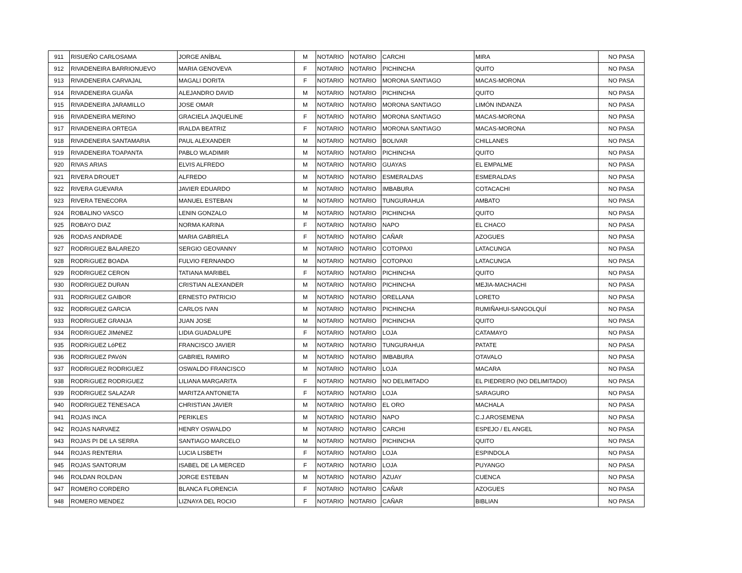| 911 | RISUEÑO CARLOSAMA | JORGE ANÍBAL | M | NOTARIO | NOTARIO | CARCHI | MIRA | NO PASA |
| 912 | RIVADENEIRA BARRIONUEVO | MARIA GENOVEVA | F | NOTARIO | NOTARIO | PICHINCHA | QUITO | NO PASA |
| 913 | RIVADENEIRA CARVAJAL | MAGALI DORITA | F | NOTARIO | NOTARIO | MORONA SANTIAGO | MACAS-MORONA | NO PASA |
| 914 | RIVADENEIRA GUAÑA | ALEJANDRO DAVID | M | NOTARIO | NOTARIO | PICHINCHA | QUITO | NO PASA |
| 915 | RIVADENEIRA JARAMILLO | JOSE OMAR | M | NOTARIO | NOTARIO | MORONA SANTIAGO | LIMÓN INDANZA | NO PASA |
| 916 | RIVADENEIRA MERINO | GRACIELA JAQUELINE | F | NOTARIO | NOTARIO | MORONA SANTIAGO | MACAS-MORONA | NO PASA |
| 917 | RIVADENEIRA ORTEGA | IRALDA BEATRIZ | F | NOTARIO | NOTARIO | MORONA SANTIAGO | MACAS-MORONA | NO PASA |
| 918 | RIVADENEIRA SANTAMARIA | PAUL ALEXANDER | M | NOTARIO | NOTARIO | BOLIVAR | CHILLANES | NO PASA |
| 919 | RIVADENEIRA TOAPANTA | PABLO WLADIMIR | M | NOTARIO | NOTARIO | PICHINCHA | QUITO | NO PASA |
| 920 | RIVAS ARIAS | ELVIS ALFREDO | M | NOTARIO | NOTARIO | GUAYAS | EL EMPALME | NO PASA |
| 921 | RIVERA DROUET | ALFREDO | M | NOTARIO | NOTARIO | ESMERALDAS | ESMERALDAS | NO PASA |
| 922 | RIVERA GUEVARA | JAVIER EDUARDO | M | NOTARIO | NOTARIO | IMBABURA | COTACACHI | NO PASA |
| 923 | RIVERA TENECORA | MANUEL ESTEBAN | M | NOTARIO | NOTARIO | TUNGURAHUA | AMBATO | NO PASA |
| 924 | ROBALINO VASCO | LENIN GONZALO | M | NOTARIO | NOTARIO | PICHINCHA | QUITO | NO PASA |
| 925 | ROBAYO DIAZ | NORMA KARINA | F | NOTARIO | NOTARIO | NAPO | EL CHACO | NO PASA |
| 926 | RODAS ANDRADE | MARIA GABRIELA | F | NOTARIO | NOTARIO | CAÑAR | AZOGUES | NO PASA |
| 927 | RODRIGUEZ BALAREZO | SERGIO GEOVANNY | M | NOTARIO | NOTARIO | COTOPAXI | LATACUNGA | NO PASA |
| 928 | RODRíGUEZ BOADA | FULVIO FERNANDO | M | NOTARIO | NOTARIO | COTOPAXI | LATACUNGA | NO PASA |
| 929 | RODRIGUEZ CERON | TATIANA MARIBEL | F | NOTARIO | NOTARIO | PICHINCHA | QUITO | NO PASA |
| 930 | RODRIGUEZ DURAN | CRISTIAN ALEXANDER | M | NOTARIO | NOTARIO | PICHINCHA | MEJIA-MACHACHI | NO PASA |
| 931 | RODRIGUEZ GAIBOR | ERNESTO PATRICIO | M | NOTARIO | NOTARIO | ORELLANA | LORETO | NO PASA |
| 932 | RODRIGUEZ GARCIA | CARLOS IVAN | M | NOTARIO | NOTARIO | PICHINCHA | RUMIÑAHUI-SANGOLQUÍ | NO PASA |
| 933 | RODRIGUEZ GRANJA | JUAN JOSE | M | NOTARIO | NOTARIO | PICHINCHA | QUITO | NO PASA |
| 934 | RODRíGUEZ JIMéNEZ | LIDIA GUADALUPE | F | NOTARIO | NOTARIO | LOJA | CATAMAYO | NO PASA |
| 935 | RODRíGUEZ LóPEZ | FRANCISCO JAVIER | M | NOTARIO | NOTARIO | TUNGURAHUA | PATATE | NO PASA |
| 936 | RODRIGUEZ PAVóN | GABRIEL RAMIRO | M | NOTARIO | NOTARIO | IMBABURA | OTAVALO | NO PASA |
| 937 | RODRIGUEZ RODRIGUEZ | OSWALDO FRANCISCO | M | NOTARIO | NOTARIO | LOJA | MACARA | NO PASA |
| 938 | RODRíGUEZ RODRíGUEZ | LILIANA MARGARITA | F | NOTARIO | NOTARIO | NO DELIMITADO | EL PIEDRERO (NO DELIMITADO) | NO PASA |
| 939 | RODRIGUEZ SALAZAR | MARITZA ANTONIETA | F | NOTARIO | NOTARIO | LOJA | SARAGURO | NO PASA |
| 940 | RODRIGUEZ TENESACA | CHRISTIAN JAVIER | M | NOTARIO | NOTARIO | EL ORO | MACHALA | NO PASA |
| 941 | ROJAS INCA | PERIKLES | M | NOTARIO | NOTARIO | NAPO | C.J.AROSEMENA | NO PASA |
| 942 | ROJAS NARVAEZ | HENRY OSWALDO | M | NOTARIO | NOTARIO | CARCHI | ESPEJO / EL ANGEL | NO PASA |
| 943 | ROJAS PI DE LA SERRA | SANTIAGO MARCELO | M | NOTARIO | NOTARIO | PICHINCHA | QUITO | NO PASA |
| 944 | ROJAS RENTERIA | LUCIA LISBETH | F | NOTARIO | NOTARIO | LOJA | ESPINDOLA | NO PASA |
| 945 | ROJAS SANTORUM | ISABEL DE LA MERCED | F | NOTARIO | NOTARIO | LOJA | PUYANGO | NO PASA |
| 946 | ROLDAN ROLDAN | JORGE ESTEBAN | M | NOTARIO | NOTARIO | AZUAY | CUENCA | NO PASA |
| 947 | ROMERO CORDERO | BLANCA FLORENCIA | F | NOTARIO | NOTARIO | CAÑAR | AZOGUES | NO PASA |
| 948 | ROMERO MENDEZ | LIZNAYA DEL ROCIO | F | NOTARIO | NOTARIO | CAÑAR | BIBLIAN | NO PASA |